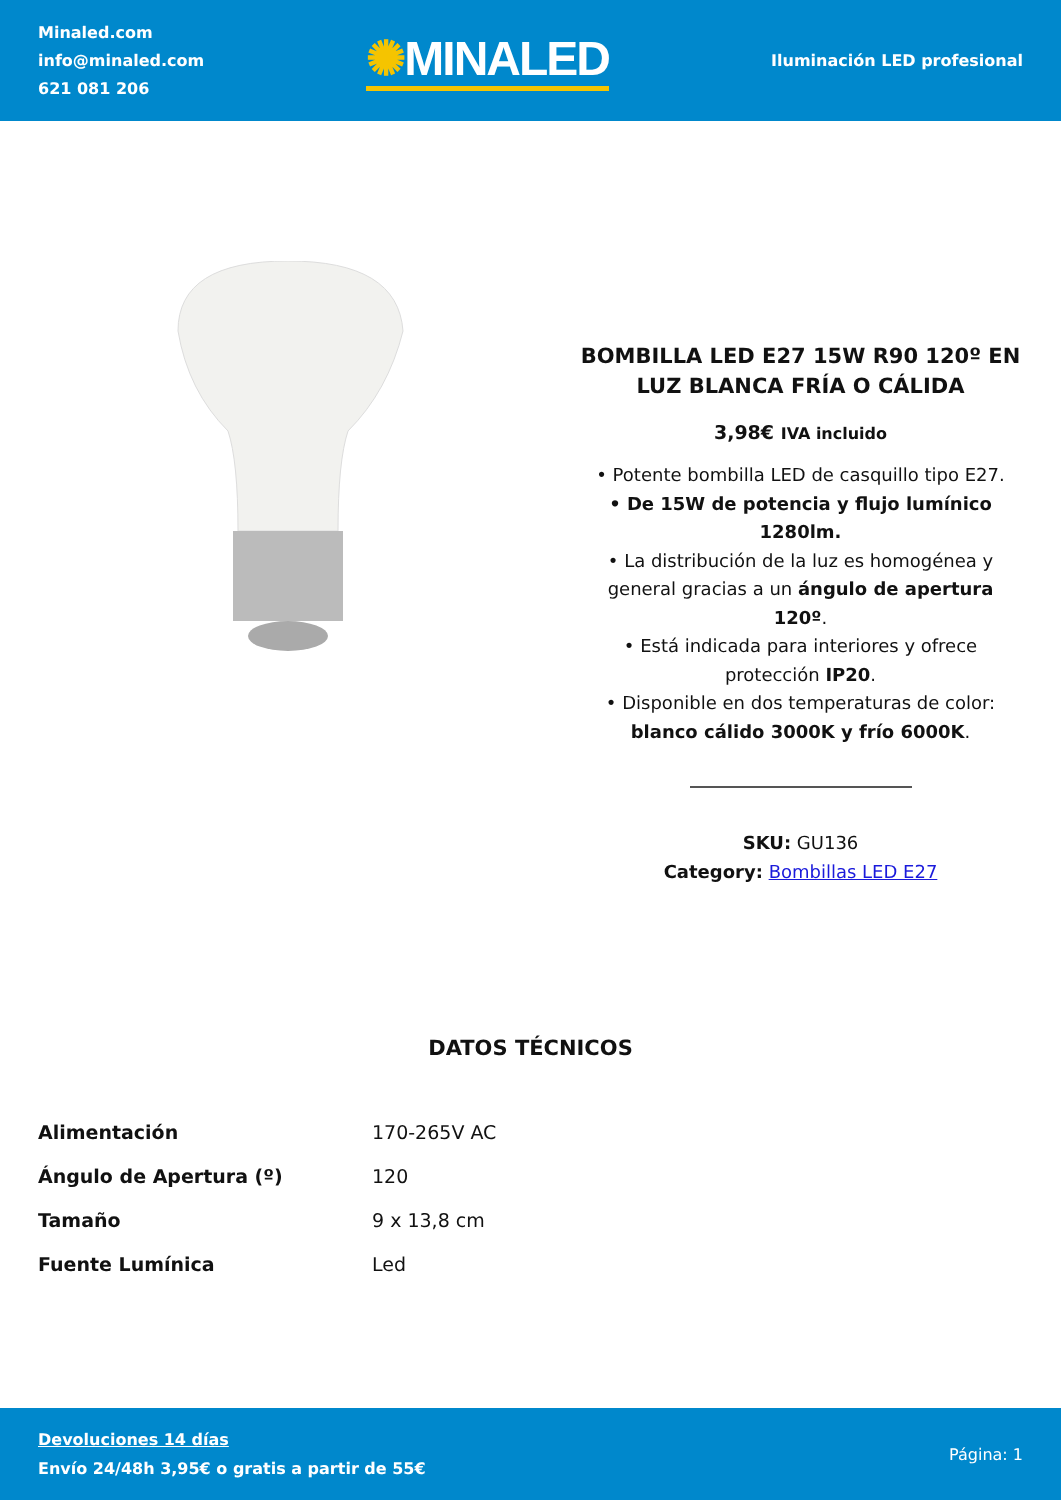Minaled.com
info@minaled.com
621 081 206
✺MINALED
Iluminación LED profesional
BOMBILLA LED E27 15W R90 120º EN LUZ BLANCA FRÍA O CÁLIDA
3,98€ IVA incluido
• Potente bombilla LED de casquillo tipo E27.
• De 15W de potencia y flujo lumínico 1280lm.
• La distribución de la luz es homogénea y general gracias a un ángulo de apertura 120º.
• Está indicada para interiores y ofrece protección IP20.
• Disponible en dos temperaturas de color: blanco cálido 3000K y frío 6000K.
SKU: GU136
Category: Bombillas LED E27
DATOS TÉCNICOS
| Alimentación | 170-265V AC |
| Ángulo de Apertura (º) | 120 |
| Tamaño | 9 x 13,8 cm |
| Fuente Lumínica | Led |
Devoluciones 14 días
Envío 24/48h 3,95€ o gratis a partir de 55€
Página: 1